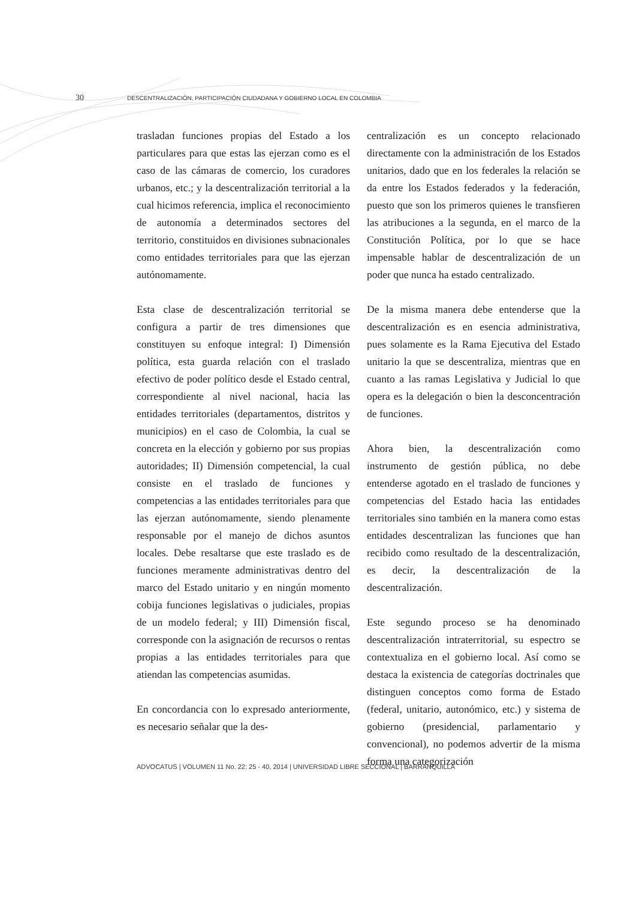30 DESCENTRALIZACIÓN, PARTICIPACIÓN CIUDADANA Y GOBIERNO LOCAL EN COLOMBIA
trasladan funciones propias del Estado a los particulares para que estas las ejerzan como es el caso de las cámaras de comercio, los curadores urbanos, etc.; y la descentralización territorial a la cual hicimos referencia, implica el reconocimiento de autonomía a determinados sectores del territorio, constituidos en divisiones subnacionales como entidades territoriales para que las ejerzan autónomamente.
Esta clase de descentralización territorial se configura a partir de tres dimensiones que constituyen su enfoque integral: I) Dimensión política, esta guarda relación con el traslado efectivo de poder político desde el Estado central, correspondiente al nivel nacional, hacia las entidades territoriales (departamentos, distritos y municipios) en el caso de Colombia, la cual se concreta en la elección y gobierno por sus propias autoridades; II) Dimensión competencial, la cual consiste en el traslado de funciones y competencias a las entidades territoriales para que las ejerzan autónomamente, siendo plenamente responsable por el manejo de dichos asuntos locales. Debe resaltarse que este traslado es de funciones meramente administrativas dentro del marco del Estado unitario y en ningún momento cobija funciones legislativas o judiciales, propias de un modelo federal; y III) Dimensión fiscal, corresponde con la asignación de recursos o rentas propias a las entidades territoriales para que atiendan las competencias asumidas.
En concordancia con lo expresado anteriormente, es necesario señalar que la des-
centralización es un concepto relacionado directamente con la administración de los Estados unitarios, dado que en los federales la relación se da entre los Estados federados y la federación, puesto que son los primeros quienes le transfieren las atribuciones a la segunda, en el marco de la Constitución Política, por lo que se hace impensable hablar de descentralización de un poder que nunca ha estado centralizado.
De la misma manera debe entenderse que la descentralización es en esencia administrativa, pues solamente es la Rama Ejecutiva del Estado unitario la que se descentraliza, mientras que en cuanto a las ramas Legislativa y Judicial lo que opera es la delegación o bien la desconcentración de funciones.
Ahora bien, la descentralización como instrumento de gestión pública, no debe entenderse agotado en el traslado de funciones y competencias del Estado hacia las entidades territoriales sino también en la manera como estas entidades descentralizan las funciones que han recibido como resultado de la descentralización, es decir, la descentralización de la descentralización.
Este segundo proceso se ha denominado descentralización intraterritorial, su espectro se contextualiza en el gobierno local. Así como se destaca la existencia de categorías doctrinales que distinguen conceptos como forma de Estado (federal, unitario, autonómico, etc.) y sistema de gobierno (presidencial, parlamentario y convencional), no podemos advertir de la misma forma una categorización
ADVOCATUS | VOLUMEN 11 No. 22: 25 - 40, 2014 | UNIVERSIDAD LIBRE SECCIONAL | BARRANQUILLA